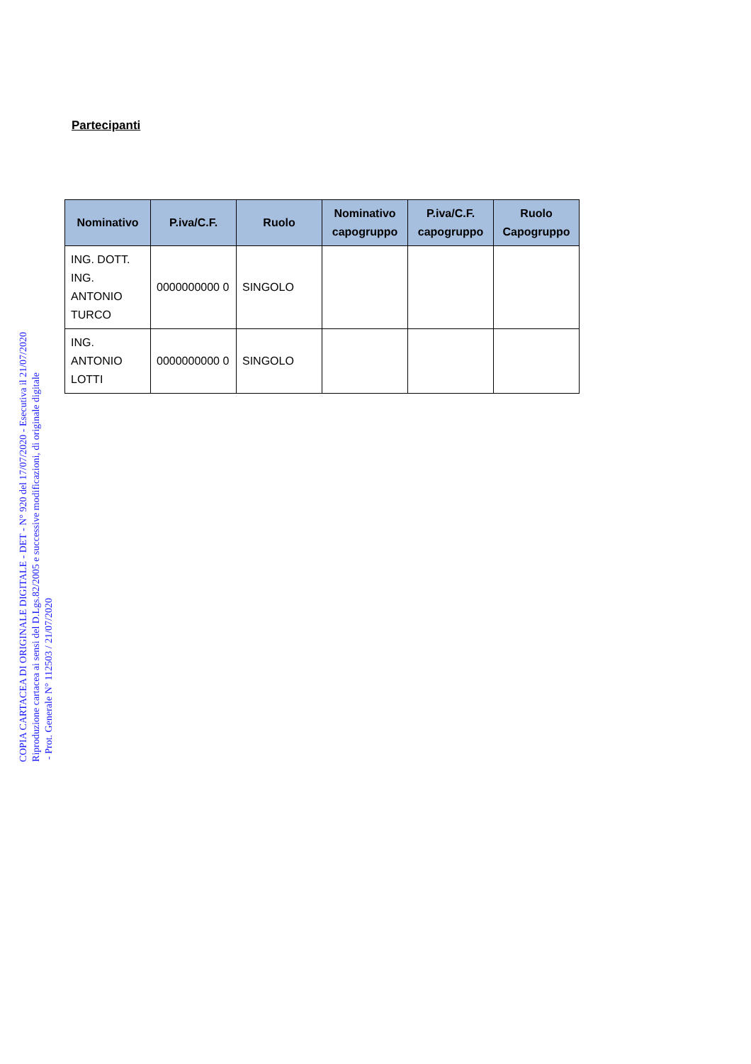Partecipanti
| Nominativo | P.iva/C.F. | Ruolo | Nominativo capogruppo | P.iva/C.F. capogruppo | Ruolo Capogruppo |
| --- | --- | --- | --- | --- | --- |
| ING. DOTT. ING. ANTONIO TURCO | 0000000000 0 | SINGOLO | | | |
| ING. ANTONIO LOTTI | 0000000000 0 | SINGOLO | | | |
COPIA CARTACEA DI ORIGINALE DIGITALE - DET - N° 920 del 17/07/2020 - Esecutiva il 21/07/2020
Riproduzione cartacea ai sensi del D.Lgs.82/2005 e successive modificazioni, di originale digitale
- Prot. Generale N° 112503 / 21/07/2020